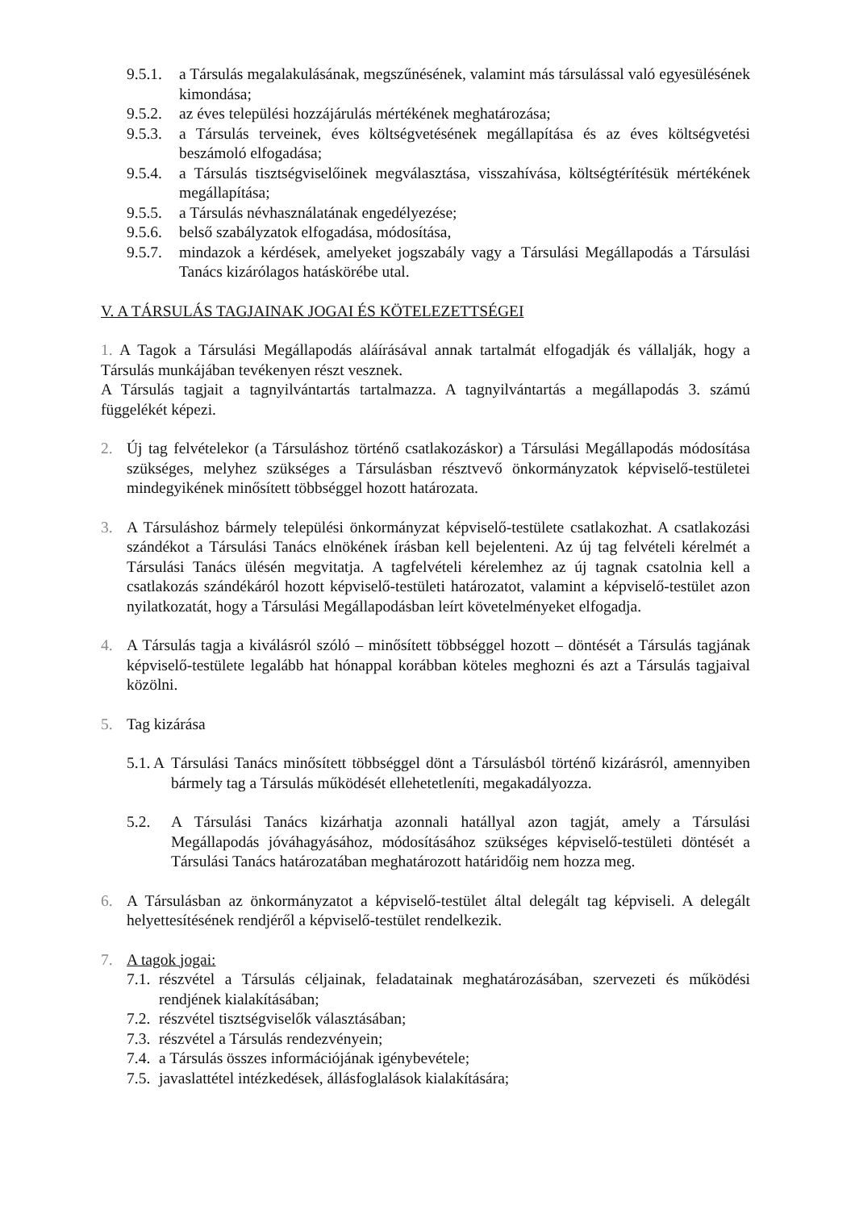9.5.1. a Társulás megalakulásának, megszűnésének, valamint más társulással való egyesülésének kimondása;
9.5.2. az éves települési hozzájárulás mértékének meghatározása;
9.5.3. a Társulás terveinek, éves költségvetésének megállapítása és az éves költségvetési beszámoló elfogadása;
9.5.4. a Társulás tisztségviselőinek megválasztása, visszahívása, költségtérítésük mértékének megállapítása;
9.5.5. a Társulás névhasználatának engedélyezése;
9.5.6. belső szabályzatok elfogadása, módosítása,
9.5.7. mindazok a kérdések, amelyeket jogszabály vagy a Társulási Megállapodás a Társulási Tanács kizárólagos hatáskörébe utal.
V. A TÁRSULÁS TAGJAINAK JOGAI ÉS KÖTELEZETTSÉGEI
1. A Tagok a Társulási Megállapodás aláírásával annak tartalmát elfogadják és vállalják, hogy a Társulás munkájában tevékenyen részt vesznek.
A Társulás tagjait a tagnyilvántartás tartalmazza. A tagnyilvántartás a megállapodás 3. számú függelékét képezi.
2. Új tag felvételekor (a Társuláshoz történő csatlakozáskor) a Társulási Megállapodás módosítása szükséges, melyhez szükséges a Társulásban résztvevő önkormányzatok képviselő-testületei mindegyikének minősített többséggel hozott határozata.
3. A Társuláshoz bármely települési önkormányzat képviselő-testülete csatlakozhat. A csatlakozási szándékot a Társulási Tanács elnökének írásban kell bejelenteni. Az új tag felvételi kérelmét a Társulási Tanács ülésén megvitatja. A tagfelvételi kérelemhez az új tagnak csatolnia kell a csatlakozás szándékáról hozott képviselő-testületi határozatot, valamint a képviselő-testület azon nyilatkozatát, hogy a Társulási Megállapodásban leírt követelményeket elfogadja.
4. A Társulás tagja a kiválásról szóló – minősített többséggel hozott – döntését a Társulás tagjának képviselő-testülete legalább hat hónappal korábban köteles meghozni és azt a Társulás tagjaival közölni.
5. Tag kizárása
5.1. A Társulási Tanács minősített többséggel dönt a Társulásból történő kizárásról, amennyiben bármely tag a Társulás működését ellehetetleníti, megakadályozza.
5.2. A Társulási Tanács kizárhatja azonnali hatállyal azon tagját, amely a Társulási Megállapodás jóváhagyásához, módosításához szükséges képviselő-testületi döntését a Társulási Tanács határozatában meghatározott határidőig nem hozza meg.
6. A Társulásban az önkormányzatot a képviselő-testület által delegált tag képviseli. A delegált helyettesítésének rendjéről a képviselő-testület rendelkezik.
7. A tagok jogai:
7.1. részvétel a Társulás céljainak, feladatainak meghatározásában, szervezeti és működési rendjének kialakításában;
7.2. részvétel tisztségviselők választásában;
7.3. részvétel a Társulás rendezvényein;
7.4. a Társulás összes információjának igénybevétele;
7.5. javaslattétel intézkedések, állásfoglalások kialakítására;